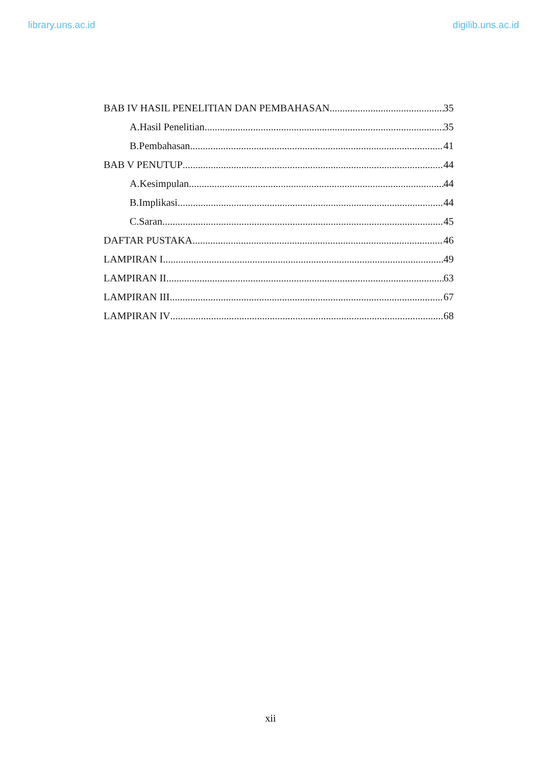library.uns.ac.id digilib.uns.ac.id
BAB IV HASIL PENELITIAN DAN PEMBAHASAN 35
A.Hasil Penelitian 35
B.Pembahasan 41
BAB V PENUTUP 44
A.Kesimpulan 44
B.Implikasi 44
C.Saran. 45
DAFTAR PUSTAKA 46
LAMPIRAN I 49
LAMPIRAN II 63
LAMPIRAN III 67
LAMPIRAN IV 68
xii